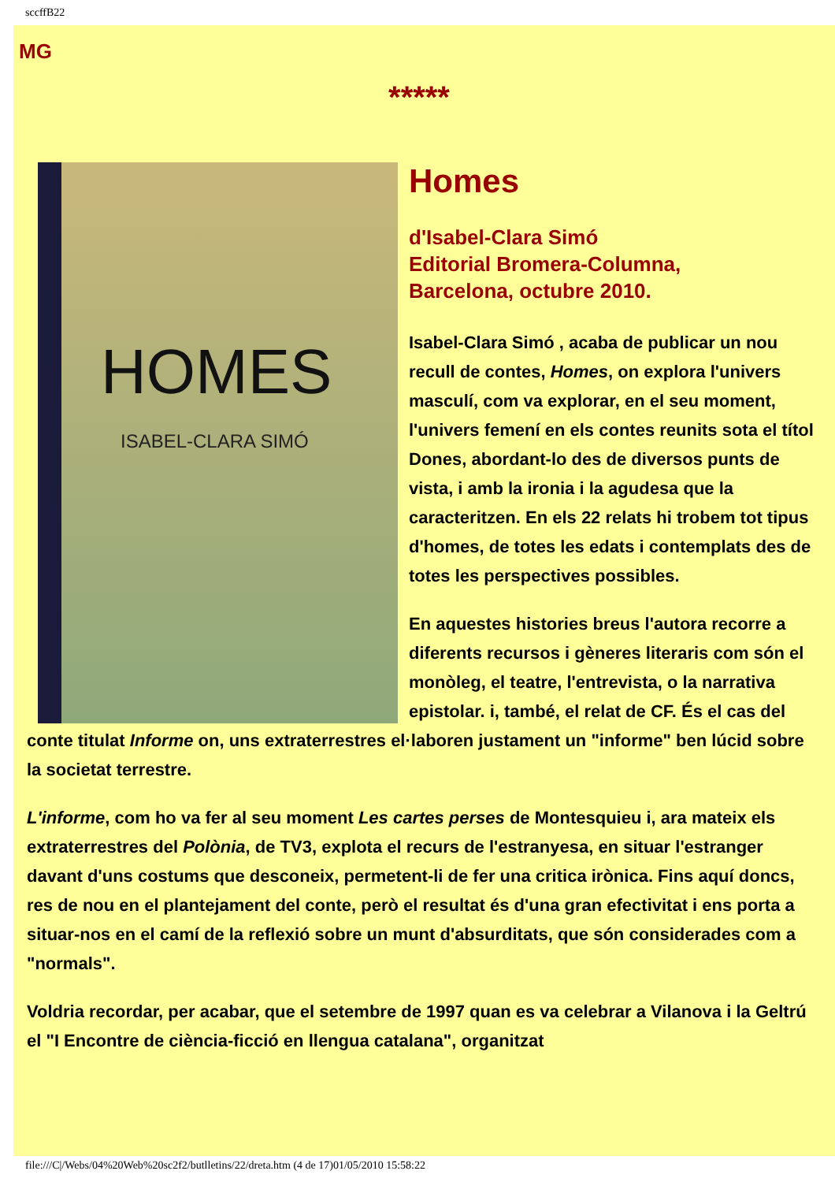sccffB22
MG
*****
HOMES
ISABEL-CLARA SIMÓ
Homes
d'Isabel-Clara Simó
Editorial Bromera-Columna,
Barcelona, octubre 2010.
Isabel-Clara Simó , acaba de publicar un nou recull de contes, Homes, on explora l'univers masculí, com va explorar, en el seu moment, l'univers femení en els contes reunits sota el títol Dones, abordant-lo des de diversos punts de vista, i amb la ironia i la agudesa que la caracteritzen. En els 22 relats hi trobem tot tipus d'homes, de totes les edats i contemplats des de totes les perspectives possibles.
En aquestes histories breus l'autora recorre a diferents recursos i gèneres literaris com són el monòleg, el teatre, l'entrevista, o la narrativa epistolar. i, també, el relat de CF. És el cas del conte titulat Informe on, uns extraterrestres el·laboren justament un "informe" ben lúcid sobre la societat terrestre.
L'informe, com ho va fer al seu moment Les cartes perses de Montesquieu i, ara mateix els extraterrestres del Polònia, de TV3, explota el recurs de l'estranyesa, en situar l'estranger davant d'uns costums que desconeix, permetent-li de fer una critica irònica. Fins aquí doncs, res de nou en el plantejament del conte, però el resultat és d'una gran efectivitat i ens porta a situar-nos en el camí de la reflexió sobre un munt d'absurditats, que són considerades com a "normals".
Voldria recordar, per acabar, que el setembre de 1997 quan es va celebrar a Vilanova i la Geltrú el "I Encontre de ciència-ficció en llengua catalana", organitzat
file:///C|/Webs/04%20Web%20sc2f2/butlletins/22/dreta.htm (4 de 17)01/05/2010 15:58:22